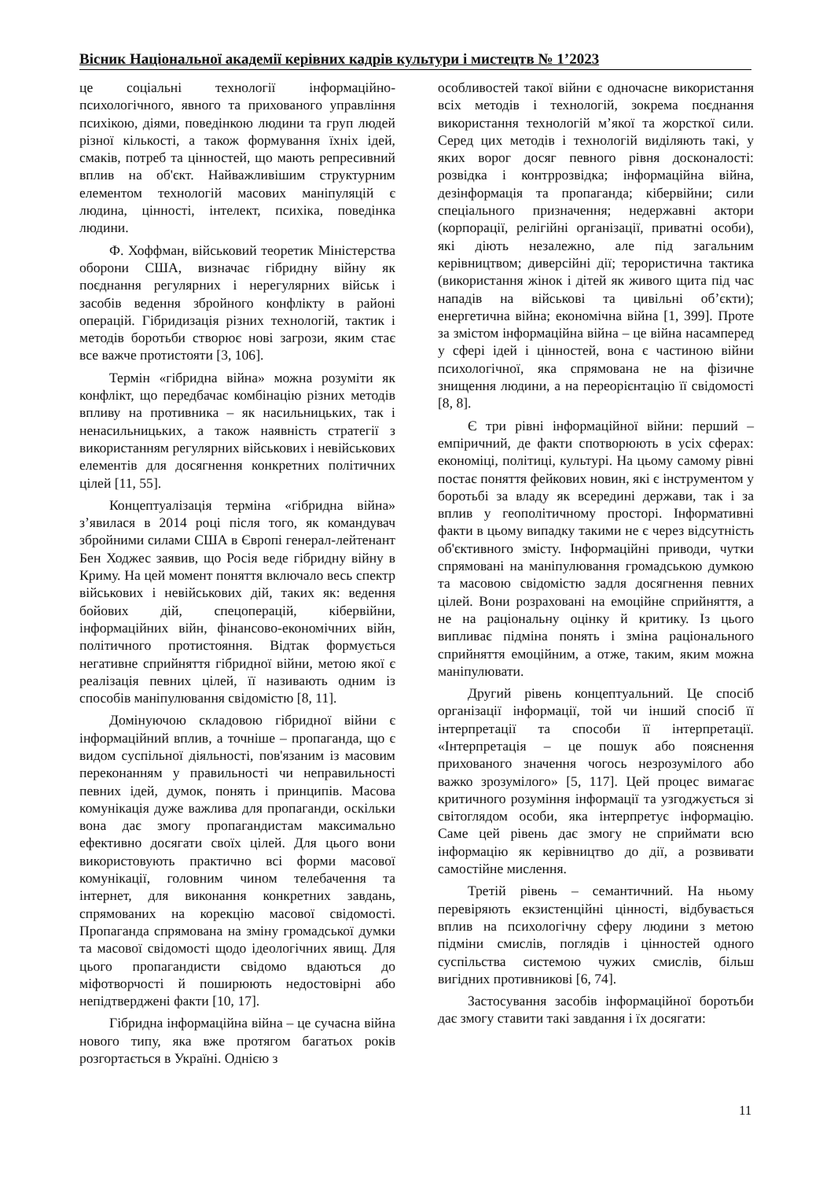Вісник Національної академії керівних кадрів культури і мистецтв № 1’2023
це соціальні технології інформаційно-психологічного, явного та прихованого управління психікою, діями, поведінкою людини та груп людей різної кількості, а також формування їхніх ідей, смаків, потреб та цінностей, що мають репресивний вплив на об'єкт. Найважливішим структурним елементом технологій масових маніпуляцій є людина, цінності, інтелект, психіка, поведінка людини.
Ф. Хоффман, військовий теоретик Міністерства оборони США, визначає гібридну війну як поєднання регулярних і нерегулярних військ і засобів ведення збройного конфлікту в районі операцій. Гібридизація різних технологій, тактик і методів боротьби створює нові загрози, яким стає все важче протистояти [3, 106].
Термін «гібридна війна» можна розуміти як конфлікт, що передбачає комбінацію різних методів впливу на противника – як насильницьких, так і ненасильницьких, а також наявність стратегії з використанням регулярних військових і невійськових елементів для досягнення конкретних політичних цілей [11, 55].
Концептуалізація терміна «гібридна війна» з’явилася в 2014 році після того, як командувач збройними силами США в Європі генерал-лейтенант Бен Ходжес заявив, що Росія веде гібридну війну в Криму. На цей момент поняття включало весь спектр військових і невійськових дій, таких як: ведення бойових дій, спецоперацій, кібервійни, інформаційних війн, фінансово-економічних війн, політичного протистояння. Відтак формується негативне сприйняття гібридної війни, метою якої є реалізація певних цілей, її називають одним із способів маніпулювання свідомістю [8, 11].
Домінуючою складовою гібридної війни є інформаційний вплив, а точніше – пропаганда, що є видом суспільної діяльності, пов'язаним із масовим переконанням у правильності чи неправильності певних ідей, думок, понять і принципів. Масова комунікація дуже важлива для пропаганди, оскільки вона дає змогу пропагандистам максимально ефективно досягати своїх цілей. Для цього вони використовують практично всі форми масової комунікації, головним чином телебачення та інтернет, для виконання конкретних завдань, спрямованих на корекцію масової свідомості. Пропаганда спрямована на зміну громадської думки та масової свідомості щодо ідеологічних явищ. Для цього пропагандисти свідомо вдаються до міфотворчості й поширюють недостовірні або непідтверджені факти [10, 17].
Гібридна інформаційна війна – це сучасна війна нового типу, яка вже протягом багатьох років розгортається в Україні. Однією з
особливостей такої війни є одночасне використання всіх методів і технологій, зокрема поєднання використання технологій м’якої та жорсткої сили. Серед цих методів і технологій виділяють такі, у яких ворог досяг певного рівня досконалості: розвідка і контррозвідка; інформаційна війна, дезінформація та пропаганда; кібервійни; сили спеціального призначення; недержавні актори (корпорації, релігійні організації, приватні особи), які діють незалежно, але під загальним керівництвом; диверсійні дії; терористична тактика (використання жінок і дітей як живого щита під час нападів на військові та цивільні об’єкти); енергетична війна; економічна війна [1, 399]. Проте за змістом інформаційна війна – це війна насамперед у сфері ідей і цінностей, вона є частиною війни психологічної, яка спрямована не на фізичне знищення людини, а на переорієнтацію її свідомості [8, 8].
Є три рівні інформаційної війни: перший – емпіричний, де факти спотворюють в усіх сферах: економіці, політиці, культурі. На цьому самому рівні постає поняття фейкових новин, які є інструментом у боротьбі за владу як всередині держави, так і за вплив у геополітичному просторі. Інформативні факти в цьому випадку такими не є через відсутність об'єктивного змісту. Інформаційні приводи, чутки спрямовані на маніпулювання громадською думкою та масовою свідомістю задля досягнення певних цілей. Вони розраховані на емоційне сприйняття, а не на раціональну оцінку й критику. Із цього випливає підміна понять і зміна раціонального сприйняття емоційним, а отже, таким, яким можна маніпулювати.
Другий рівень концептуальний. Це спосіб організації інформації, той чи інший спосіб її інтерпретації та способи її інтерпретації. «Інтерпретація – це пошук або пояснення прихованого значення чогось незрозумілого або важко зрозумілого» [5, 117]. Цей процес вимагає критичного розуміння інформації та узгоджується зі світоглядом особи, яка інтерпретує інформацію. Саме цей рівень дає змогу не сприймати всю інформацію як керівництво до дії, а розвивати самостійне мислення.
Третій рівень – семантичний. На ньому перевіряють екзистенційні цінності, відбувається вплив на психологічну сферу людини з метою підміни смислів, поглядів і цінностей одного суспільства системою чужих смислів, більш вигідних противникові [6, 74].
Застосування засобів інформаційної боротьби дає змогу ставити такі завдання і їх досягати:
11